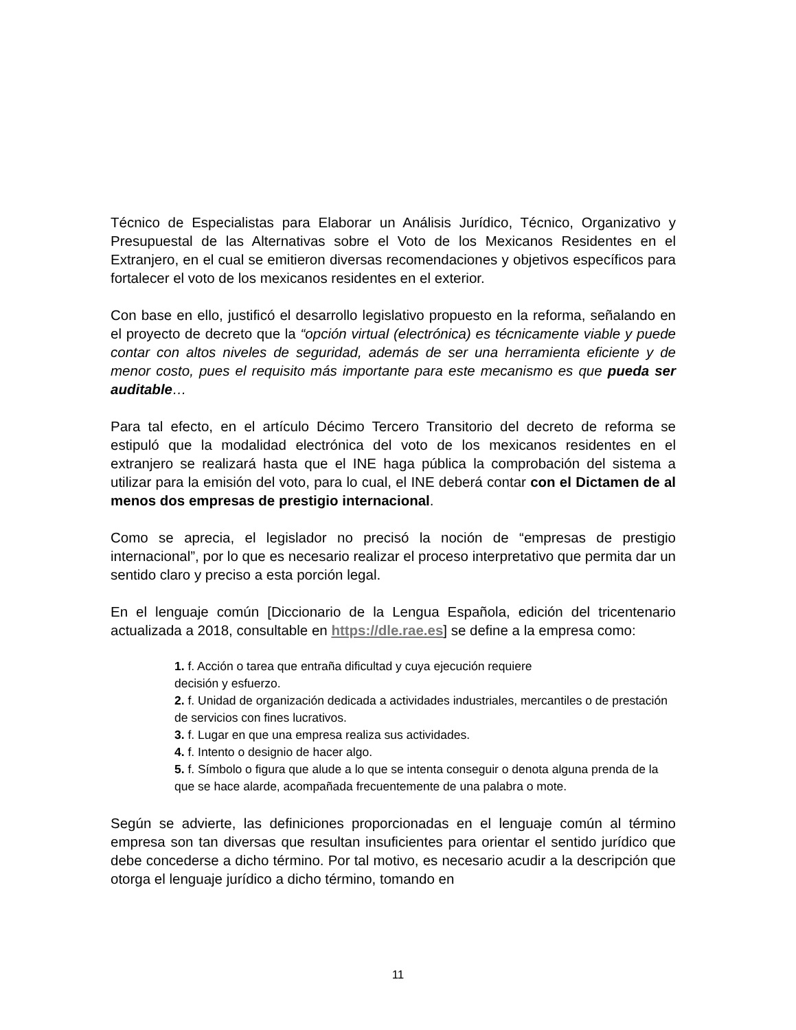Técnico de Especialistas para Elaborar un Análisis Jurídico, Técnico, Organizativo y Presupuestal de las Alternativas sobre el Voto de los Mexicanos Residentes en el Extranjero, en el cual se emitieron diversas recomendaciones y objetivos específicos para fortalecer el voto de los mexicanos residentes en el exterior.
Con base en ello, justificó el desarrollo legislativo propuesto en la reforma, señalando en el proyecto de decreto que la “opción virtual (electrónica) es técnicamente viable y puede contar con altos niveles de seguridad, además de ser una herramienta eficiente y de menor costo, pues el requisito más importante para este mecanismo es que pueda ser auditable…
Para tal efecto, en el artículo Décimo Tercero Transitorio del decreto de reforma se estipuló que la modalidad electrónica del voto de los mexicanos residentes en el extranjero se realizará hasta que el INE haga pública la comprobación del sistema a utilizar para la emisión del voto, para lo cual, el INE deberá contar con el Dictamen de al menos dos empresas de prestigio internacional.
Como se aprecia, el legislador no precisó la noción de “empresas de prestigio internacional”, por lo que es necesario realizar el proceso interpretativo que permita dar un sentido claro y preciso a esta porción legal.
En el lenguaje común [Diccionario de la Lengua Española, edición del tricentenario actualizada a 2018, consultable en https://dle.rae.es] se define a la empresa como:
1. f. Acción o tarea que entraña dificultad y cuya ejecución requiere
decisión y esfuerzo.
2. f. Unidad de organización dedicada a actividades industriales, mercantiles o de prestación de servicios con fines lucrativos.
3. f. Lugar en que una empresa realiza sus actividades.
4. f. Intento o designio de hacer algo.
5. f. Símbolo o figura que alude a lo que se intenta conseguir o denota alguna prenda de la que se hace alarde, acompañada frecuentemente de una palabra o mote.
Según se advierte, las definiciones proporcionadas en el lenguaje común al término empresa son tan diversas que resultan insuficientes para orientar el sentido jurídico que debe concederse a dicho término. Por tal motivo, es necesario acudir a la descripción que otorga el lenguaje jurídico a dicho término, tomando en
11